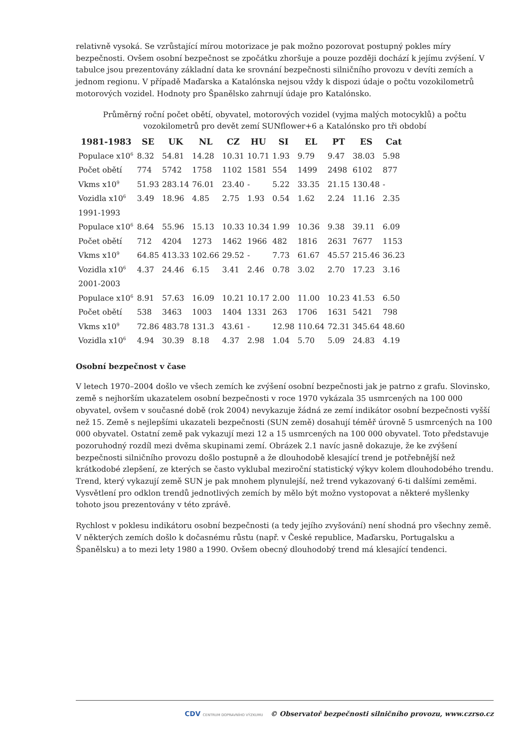relativně vysoká. Se vzrůstající mírou motorizace je pak možno pozorovat postupný pokles míry bezpečnosti. Ovšem osobní bezpečnost se zpočátku zhoršuje a pouze později dochází k jejímu zvýšení. V tabulce jsou prezentovány základní data ke srovnání bezpečnosti silničního provozu v devíti zemích a jednom regionu. V případě Maďarska a Katalónska nejsou vždy k dispozi údaje o počtu vozokilometrů motorových vozidel. Hodnoty pro Španělsko zahrnují údaje pro Katalónsko.
Průměrný roční počet obětí, obyvatel, motorových vozidel (vyjma malých motocyklů) a počtu vozokilometrů pro devět zemí SUNflower+6 a Katalónsko pro tři období
| 1981-1983 | SE | UK | NL | CZ | HU | SI | EL | PT | ES | Cat |
| --- | --- | --- | --- | --- | --- | --- | --- | --- | --- | --- |
| Populace x10<sup>6</sup> | 8.32 | 54.81 | 14.28 | 10.31 | 10.71 | 1.93 | 9.79 | 9.47 | 38.03 | 5.98 |
| Počet obětí | 774 | 5742 | 1758 | 1102 | 1581 | 554 | 1499 | 2498 | 6102 | 877 |
| Vkms x10<sup>9</sup> | 51.93 | 283.14 | 76.01 | 23.40 | - | 5.22 | 33.35 | 21.15 | 130.48 | - |
| Vozidla x10<sup>6</sup> | 3.49 | 18.96 | 4.85 | 2.75 | 1.93 | 0.54 | 1.62 | 2.24 | 11.16 | 2.35 |
| 1991-1993 | | | | | | | | | | |
| Populace x10<sup>6</sup> | 8.64 | 55.96 | 15.13 | 10.33 | 10.34 | 1.99 | 10.36 | 9.38 | 39.11 | 6.09 |
| Počet obětí | 712 | 4204 | 1273 | 1462 | 1966 | 482 | 1816 | 2631 | 7677 | 1153 |
| Vkms x10<sup>9</sup> | 64.85 | 413.33 | 102.66 | 29.52 | - | 7.73 | 61.67 | 45.57 | 215.46 | 36.23 |
| Vozidla x10<sup>6</sup> | 4.37 | 24.46 | 6.15 | 3.41 | 2.46 | 0.78 | 3.02 | 2.70 | 17.23 | 3.16 |
| 2001-2003 | | | | | | | | | | |
| Populace x10<sup>6</sup> | 8.91 | 57.63 | 16.09 | 10.21 | 10.17 | 2.00 | 11.00 | 10.23 | 41.53 | 6.50 |
| Počet obětí | 538 | 3463 | 1003 | 1404 | 1331 | 263 | 1706 | 1631 | 5421 | 798 |
| Vkms x10<sup>9</sup> | 72.86 | 483.78 | 131.3 | 43.61 | - | 12.98 | 110.64 | 72.31 | 345.64 | 48.60 |
| Vozidla x10<sup>6</sup> | 4.94 | 30.39 | 8.18 | 4.37 | 2.98 | 1.04 | 5.70 | 5.09 | 24.83 | 4.19 |
Osobní bezpečnost v čase
V letech 1970–2004 došlo ve všech zemích ke zvýšení osobní bezpečnosti jak je patrno z grafu. Slovinsko, země s nejhorším ukazatelem osobní bezpečnosti v roce 1970 vykázala 35 usmrcených na 100 000 obyvatel, ovšem v současné době (rok 2004) nevykazuje žádná ze zemí indikátor osobní bezpečnosti vyšší než 15. Země s nejlepšími ukazateli bezpečnosti (SUN země) dosahují téměř úrovně 5 usmrcených na 100 000 obyvatel. Ostatní země pak vykazují mezi 12 a 15 usmrcených na 100 000 obyvatel. Toto představuje pozoruhodný rozdíl mezi dvěma skupinami zemí. Obrázek 2.1 navíc jasně dokazuje, že ke zvýšení bezpečnosti silničního provozu došlo postupně a že dlouhodobě klesající trend je potřebnější než krátkodobé zlepšení, ze kterých se často vyklubal meziroční statistický výkyv kolem dlouhodobého trendu. Trend, který vykazují země SUN je pak mnohem plynulejší, než trend vykazovaný 6-ti dalšími zeměmi. Vysvětlení pro odklon trendů jednotlivých zemích by mělo být možno vystopovat a některé myšlenky tohoto jsou prezentovány v této zprávě.
Rychlost v poklesu indikátoru osobní bezpečnosti (a tedy jejího zvyšování) není shodná pro všechny země. V některých zemích došlo k dočasnému růstu (např. v České republice, Maďarsku, Portugalsku a Španělsku) a to mezi lety 1980 a 1990. Ovšem obecný dlouhodobý trend má klesající tendenci.
CDV CENTRUM DOPRAVNÍHO VÝZKUMU © Observatoř bezpečnosti silničního provozu, www.czrso.cz